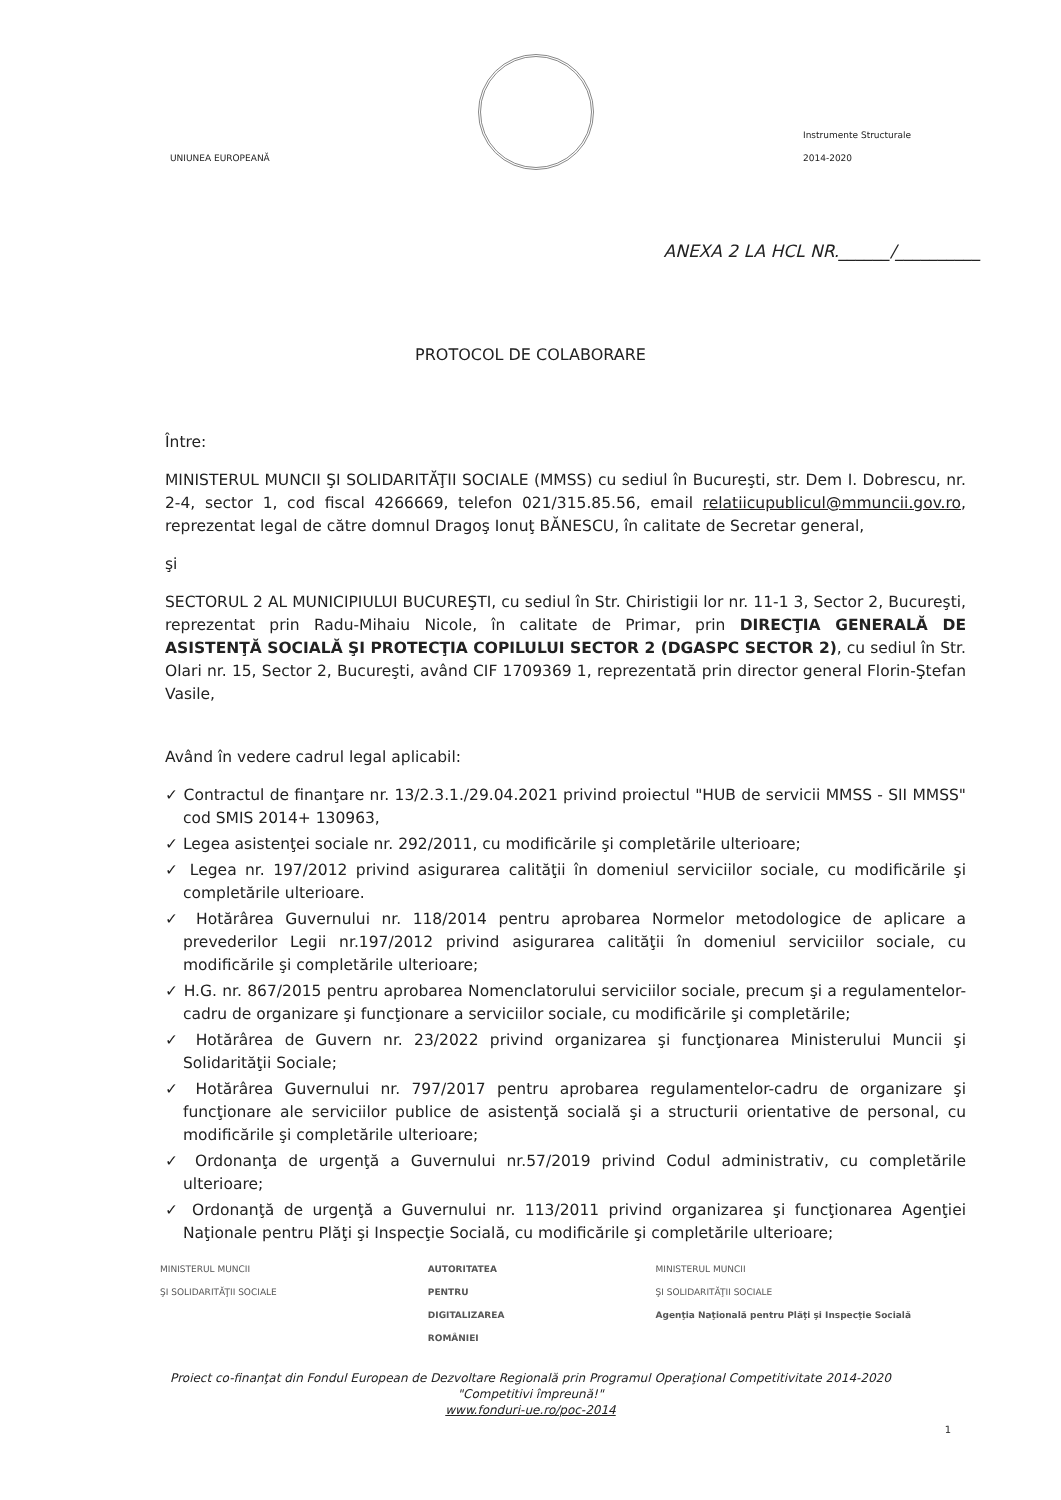UNIUNEA EUROPEANĂ
Instrumente Structurale
2014-2020
ANEXA 2 LA HCL NR.______/__________
PROTOCOL DE COLABORARE
Între:
MINISTERUL MUNCII ŞI SOLIDARITĂŢII SOCIALE (MMSS) cu sediul în Bucureşti, str. Dem I. Dobrescu, nr. 2-4, sector 1, cod fiscal 4266669, telefon 021/315.85.56, email relatiicupublicul@mmuncii.gov.ro, reprezentat legal de către domnul Dragoş Ionuţ BĂNESCU, în calitate de Secretar general,
şi
SECTORUL 2 AL MUNICIPIULUI BUCUREŞTI, cu sediul în Str. Chiristigii lor nr. 11-1 3, Sector 2, Bucureşti, reprezentat prin Radu-Mihaiu Nicole, în calitate de Primar, prin DIRECŢIA GENERALĂ DE ASISTENŢĂ SOCIALĂ ŞI PROTECŢIA COPILULUI SECTOR 2 (DGASPC SECTOR 2), cu sediul în Str. Olari nr. 15, Sector 2, Bucureşti, având CIF 1709369 1, reprezentată prin director general Florin-Ştefan Vasile,
Având în vedere cadrul legal aplicabil:
✓ Contractul de finanţare nr. 13/2.3.1./29.04.2021 privind proiectul "HUB de servicii MMSS - SII MMSS" cod SMIS 2014+ 130963,
✓ Legea asistenţei sociale nr. 292/2011, cu modificările şi completările ulterioare;
✓ Legea nr. 197/2012 privind asigurarea calităţii în domeniul serviciilor sociale, cu modificările şi completările ulterioare.
✓ Hotărârea Guvernului nr. 118/2014 pentru aprobarea Normelor metodologice de aplicare a prevederilor Legii nr.197/2012 privind asigurarea calităţii în domeniul serviciilor sociale, cu modificările şi completările ulterioare;
✓ H.G. nr. 867/2015 pentru aprobarea Nomenclatorului serviciilor sociale, precum şi a regulamentelor-cadru de organizare şi funcţionare a serviciilor sociale, cu modificările şi completările;
✓ Hotărârea de Guvern nr. 23/2022 privind organizarea şi funcţionarea Ministerului Muncii şi Solidarităţii Sociale;
✓ Hotărârea Guvernului nr. 797/2017 pentru aprobarea regulamentelor-cadru de organizare şi funcţionare ale serviciilor publice de asistenţă socială şi a structurii orientative de personal, cu modificările şi completările ulterioare;
✓ Ordonanţa de urgenţă a Guvernului nr.57/2019 privind Codul administrativ, cu completările ulterioare;
✓ Ordonanţă de urgenţă a Guvernului nr. 113/2011 privind organizarea şi funcţionarea Agenţiei Naţionale pentru Plăţi şi Inspecţie Socială, cu modificările şi completările ulterioare;
MINISTERUL MUNCII
ŞI SOLIDARITĂŢII SOCIALE
AUTORITATEA
PENTRU
DIGITALIZAREA
ROMÂNIEI
MINISTERUL MUNCII
ŞI SOLIDARITĂŢII SOCIALE
Agenţia Naţională pentru Plăţi şi Inspecţie Socială
Proiect co-finanţat din Fondul European de Dezvoltare Regională prin Programul Operaţional Competitivitate 2014-2020
"Competitivi împreună!"
www.fonduri-ue.ro/poc-2014
1